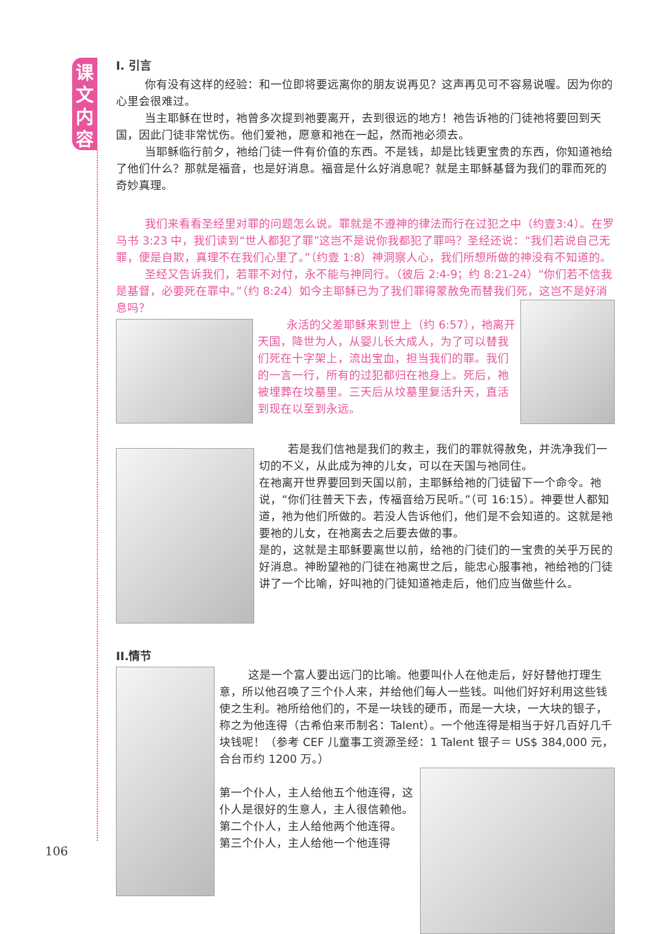课
文
内
容
I. 引言
你有没有这样的经验：和一位即将要远离你的朋友说再见？这声再见可不容易说喔。因为你的心里会很难过。
当主耶稣在世时，祂曾多次提到祂要离开，去到很远的地方！祂告诉祂的门徒祂将要回到天国，因此门徒非常忧伤。他们爱祂，愿意和祂在一起，然而祂必须去。
当耶稣临行前夕，祂给门徒一件有价值的东西。不是钱，却是比钱更宝贵的东西，你知道祂给了他们什么？那就是福音，也是好消息。福音是什么好消息呢？就是主耶稣基督为我们的罪而死的奇妙真理。
我们来看看圣经里对罪的问题怎么说。罪就是不遵神的律法而行在过犯之中（约壹3:4）。在罗马书 3:23 中，我们读到“世人都犯了罪”这岂不是说你我都犯了罪吗？圣经还说：“我们若说自己无罪，便是自欺，真理不在我们心里了。”（约壹 1:8）神洞察人心，我们所想所做的神没有不知道的。
圣经又告诉我们，若罪不对付，永不能与神同行。（彼后 2:4-9；约 8:21-24）“你们若不信我是基督，必要死在罪中。”（约 8:24）如今主耶稣已为了我们罪得蒙赦免而替我们死，这岂不是好消息吗？
永活的父差耶稣来到世上（约 6:57），祂离开天国，降世为人，从婴儿长大成人，为了可以替我们死在十字架上，流出宝血，担当我们的罪。我们的一言一行，所有的过犯都归在祂身上。死后，祂被埋葬在坟墓里。三天后从坟墓里复活升天，直活到现在以至到永远。
若是我们信祂是我们的救主，我们的罪就得赦免，并洗净我们一切的不义，从此成为神的儿女，可以在天国与祂同住。
在祂离开世界要回到天国以前，主耶稣给祂的门徒留下一个命令。祂说，“你们往普天下去，传福音给万民听。”（可 16:15）。神要世人都知道，祂为他们所做的。若没人告诉他们，他们是不会知道的。这就是祂要祂的儿女，在祂离去之后要去做的事。
是的，这就是主耶稣要离世以前，给祂的门徒们的一宝贵的关乎万民的好消息。神盼望祂的门徒在祂离世之后，能忠心服事祂，祂给祂的门徒讲了一个比喻，好叫祂的门徒知道祂走后，他们应当做些什么。
II.情节
这是一个富人要出远门的比喻。他要叫仆人在他走后，好好替他打理生意，所以他召唤了三个仆人来，并给他们每人一些钱。叫他们好好利用这些钱使之生利。祂所给他们的，不是一块钱的硬币，而是一大块，一大块的银子，称之为他连得（古希伯来币制名：Talent）。一个他连得是相当于好几百好几千块钱呢！（参考 CEF 儿童事工资源圣经：1 Talent 银子＝ US$ 384,000 元，合台币约 1200 万。）
第一个仆人，主人给他五个他连得，这仆人是很好的生意人，主人很信赖他。
第二个仆人，主人给他两个他连得。
第三个仆人，主人给他一个他连得
106